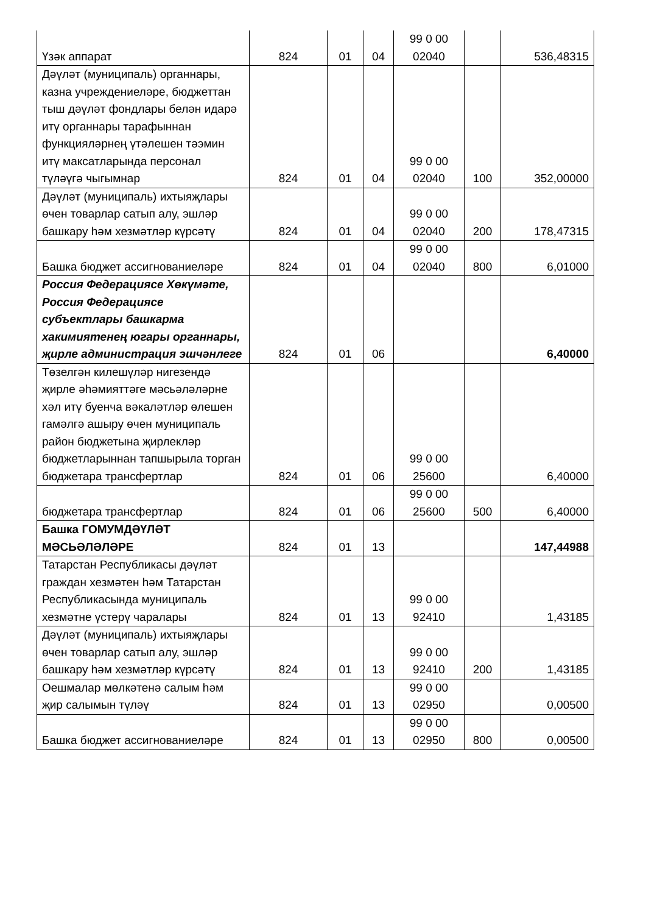| Үзәк аппарат | 824 | 01 | 04 | 99 0 00 02040 | | 536,48315 |
| Дәүләт (муниципаль) органнары, казна учреждениеләре, бюджеттан тыш дәүләт фондлары белән идарә итү органнары тарафыннан функцияләрнең үтәлешен тәэмин итү максатларында персонал түләүгә чыгымнар | 824 | 01 | 04 | 99 0 00 02040 | 100 | 352,00000 |
| Дәүләт (муниципаль) ихтыяҗлары өчен товарлар сатып алу, эшләр башкару һәм хезмәтләр күрсәтү | 824 | 01 | 04 | 99 0 00 02040 | 200 | 178,47315 |
| Башка бюджет ассигнованиеләре | 824 | 01 | 04 | 99 0 00 02040 | 800 | 6,01000 |
| Россия Федерациясе Хөкүмәте, Россия Федерациясе субъектлары башкарма хакимиятенең югары органнары, җирле администрация эшчәнлеге | 824 | 01 | 06 | | | 6,40000 |
| Төзелгән килешүләр нигезендә җирле әһәмияттәге мәсьәләләрне хәл итү буенча вәкаләтләр өлешен гамәлгә ашыру өчен муниципаль район бюджетына җирлекләр бюджетларыннан тапшырыла торган бюджетара трансфертлар | 824 | 01 | 06 | 99 0 00 25600 | | 6,40000 |
| бюджетара трансфертлар | 824 | 01 | 06 | 99 0 00 25600 | 500 | 6,40000 |
| Башка ГОМУМДӘҮЛӘТ МӘСЬӘЛӘЛӘРЕ | 824 | 01 | 13 | | | 147,44988 |
| Татарстан Республикасы дәүләт граждан хезмәтен һәм Татарстан Республикасында муниципаль хезмәтне үстерү чаралары | 824 | 01 | 13 | 99 0 00 92410 | | 1,43185 |
| Дәүләт (муниципаль) ихтыяҗлары өчен товарлар сатып алу, эшләр башкару һәм хезмәтләр күрсәтү | 824 | 01 | 13 | 99 0 00 92410 | 200 | 1,43185 |
| Оешмалар мөлкәтенә салым һәм җир салымын түләү | 824 | 01 | 13 | 99 0 00 02950 | | 0,00500 |
| Башка бюджет ассигнованиеләре | 824 | 01 | 13 | 99 0 00 02950 | 800 | 0,00500 |